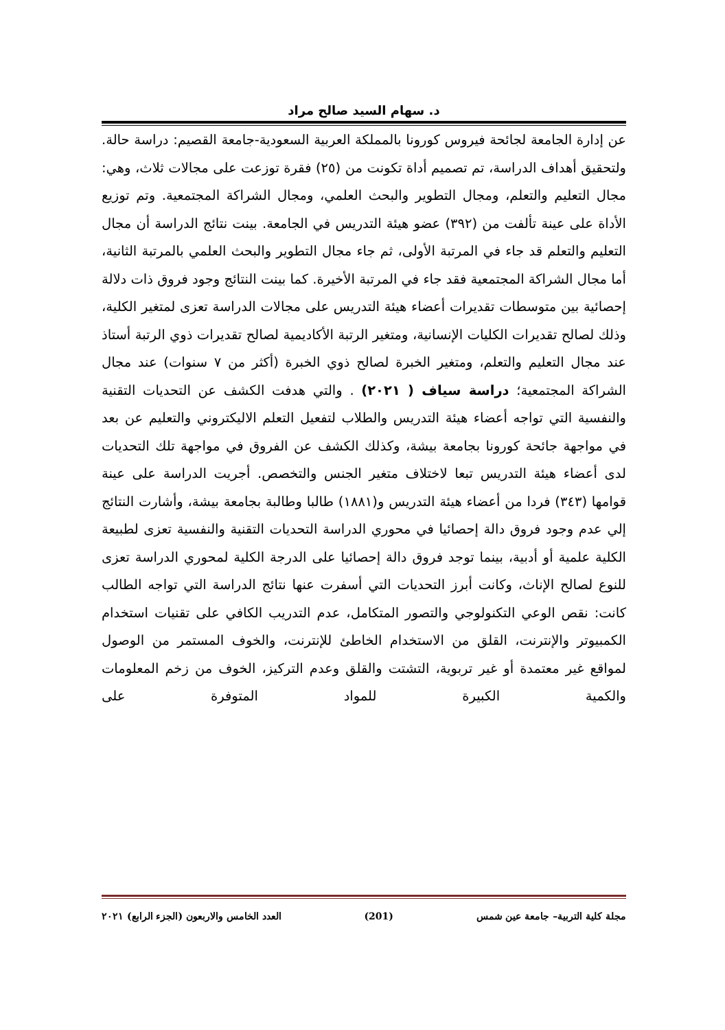د. سهام السيد صالح مراد
عن إدارة الجامعة لجائحة فيروس كورونا بالمملكة العربية السعودية-جامعة القصيم: دراسة حالة. ولتحقيق أهداف الدراسة، تم تصميم أداة تكونت من (٢٥) فقرة توزعت على مجالات ثلاث، وهي: مجال التعليم والتعلم، ومجال التطوير والبحث العلمي، ومجال الشراكة المجتمعية. وتم توزيع الأداة على عينة تألفت من (٣٩٢) عضو هيئة التدريس في الجامعة. بينت نتائج الدراسة أن مجال التعليم والتعلم قد جاء في المرتبة الأولى، ثم جاء مجال التطوير والبحث العلمي بالمرتبة الثانية، أما مجال الشراكة المجتمعية فقد جاء في المرتبة الأخيرة. كما بينت النتائج وجود فروق ذات دلالة إحصائية بين متوسطات تقديرات أعضاء هيئة التدريس على مجالات الدراسة تعزى لمتغير الكلية، وذلك لصالح تقديرات الكليات الإنسانية، ومتغير الرتبة الأكاديمية لصالح تقديرات ذوي الرتبة أستاذ عند مجال التعليم والتعلم، ومتغير الخبرة لصالح ذوي الخبرة (أكثر من ٧ سنوات) عند مجال الشراكة المجتمعية؛ دراسة سياف ( ٢٠٢١) . والتي هدفت الكشف عن التحديات التقنية والنفسية التي تواجه أعضاء هيئة التدريس والطلاب لتفعيل التعلم الاليكتروني والتعليم عن بعد في مواجهة جائحة كورونا بجامعة بيشة، وكذلك الكشف عن الفروق في مواجهة تلك التحديات لدى أعضاء هيئة التدريس تبعا لاختلاف متغير الجنس والتخصص. أجريت الدراسة على عينة قوامها (٣٤٣) فردا من أعضاء هيئة التدريس و(١٨٨١) طالبا وطالبة بجامعة بيشة، وأشارت النتائج إلي عدم وجود فروق دالة إحصائيا في محوري الدراسة التحديات التقنية والنفسية تعزى لطبيعة الكلية علمية أو أدبية، بينما توجد فروق دالة إحصائيا على الدرجة الكلية لمحوري الدراسة تعزى للنوع لصالح الإناث، وكانت أبرز التحديات التي أسفرت عنها نتائج الدراسة التي تواجه الطالب كانت: نقص الوعي التكنولوجي والتصور المتكامل، عدم التدريب الكافي على تقنيات استخدام الكمبيوتر والإنترنت، القلق من الاستخدام الخاطئ للإنترنت، والخوف المستمر من الوصول لمواقع غير معتمدة أو غير تربوية، التشتت والقلق وعدم التركيز، الخوف من زخم المعلومات والكمية الكبيرة للمواد المتوفرة على
مجلة كلية التربية– جامعة عين شمس (201) العدد الخامس والاربعون (الجزء الرابع) ٢٠٢١